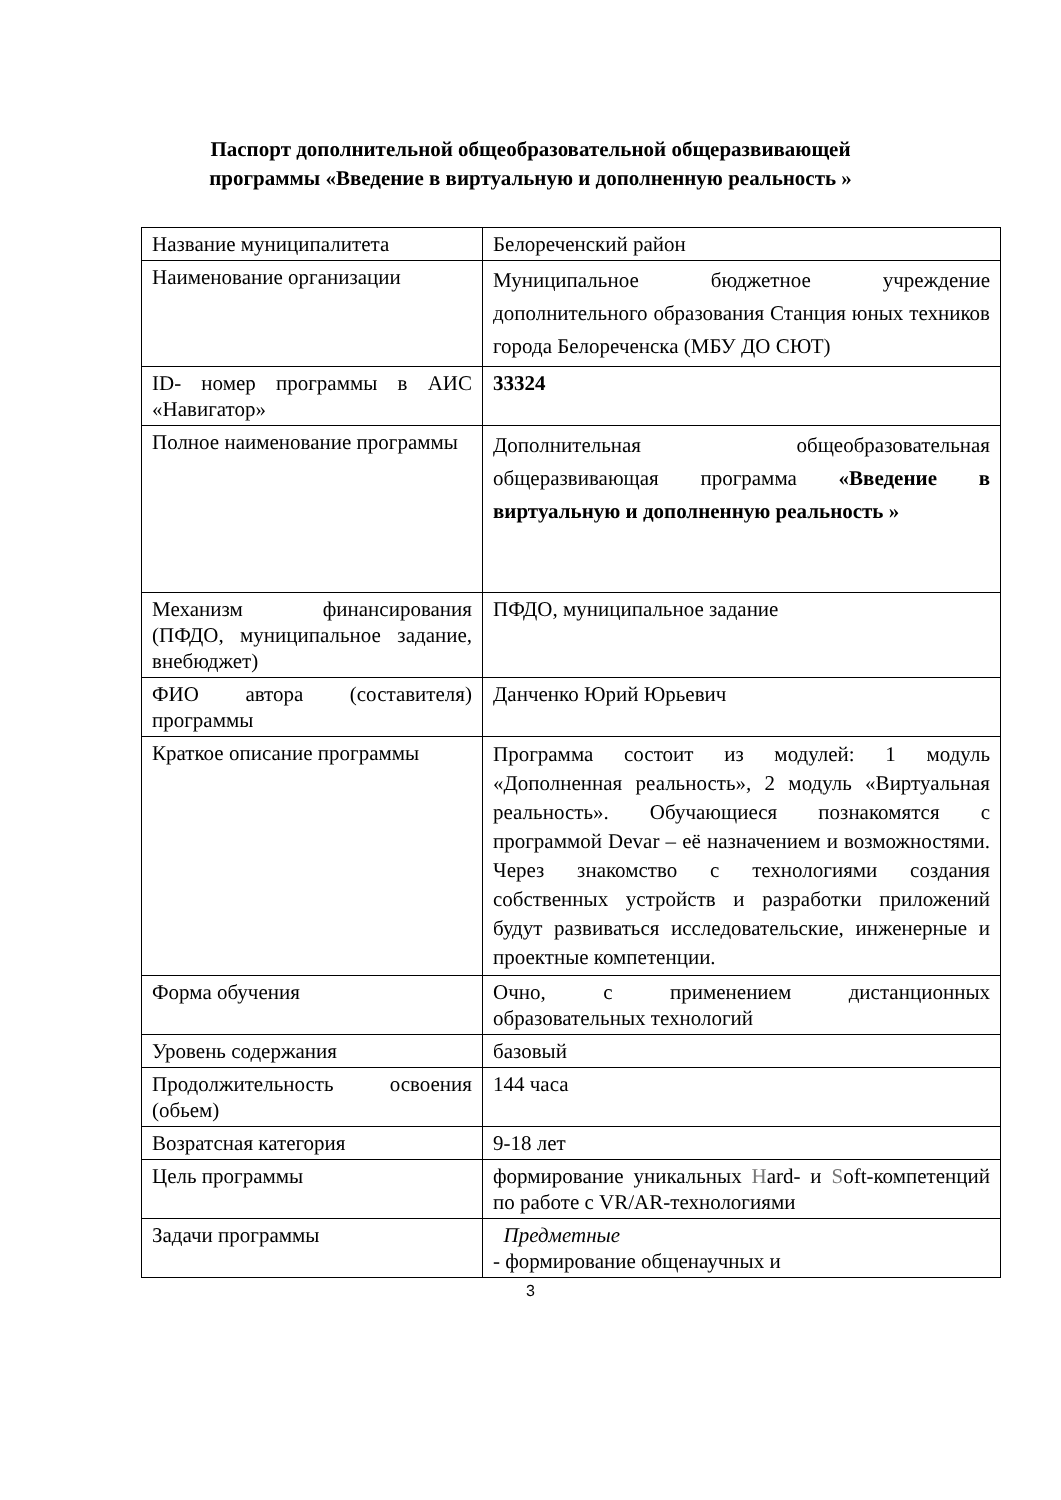Паспорт дополнительной общеобразовательной общеразвивающей
программы «Введение в виртуальную и дополненную реальность »
| Название муниципалитета | Белореченский район |
| Наименование организации | Муниципальное бюджетное учреждение дополнительного образования Станция юных техников города Белореченска (МБУ ДО СЮТ) |
| ID- номер программы в АИС «Навигатор» | 33324 |
| Полное наименование программы | Дополнительная общеобразовательная общеразвивающая программа «Введение в виртуальную и дополненную реальность » |
| Механизм финансирования (ПФДО, муниципальное задание, внебюджет) | ПФДО, муниципальное задание |
| ФИО автора (составителя) программы | Данченко Юрий Юрьевич |
| Краткое описание программы | Программа состоит из модулей: 1 модуль «Дополненная реальность», 2 модуль «Виртуальная реальность». Обучающиеся познакомятся с программой Devar – её назначением и возможностями. Через знакомство с технологиями создания собственных устройств и разработки приложений будут развиваться исследовательские, инженерные и проектные компетенции. |
| Форма обучения | Очно, с применением дистанционных образовательных технологий |
| Уровень содержания | базовый |
| Продолжительность освоения (обьем) | 144 часа |
| Возратсная категория | 9-18 лет |
| Цель программы | формирование уникальных H ard- и S oft-компетенций по работе с VR/AR-технологиями |
| Задачи программы | Предметные - формирование общенаучных и |
3